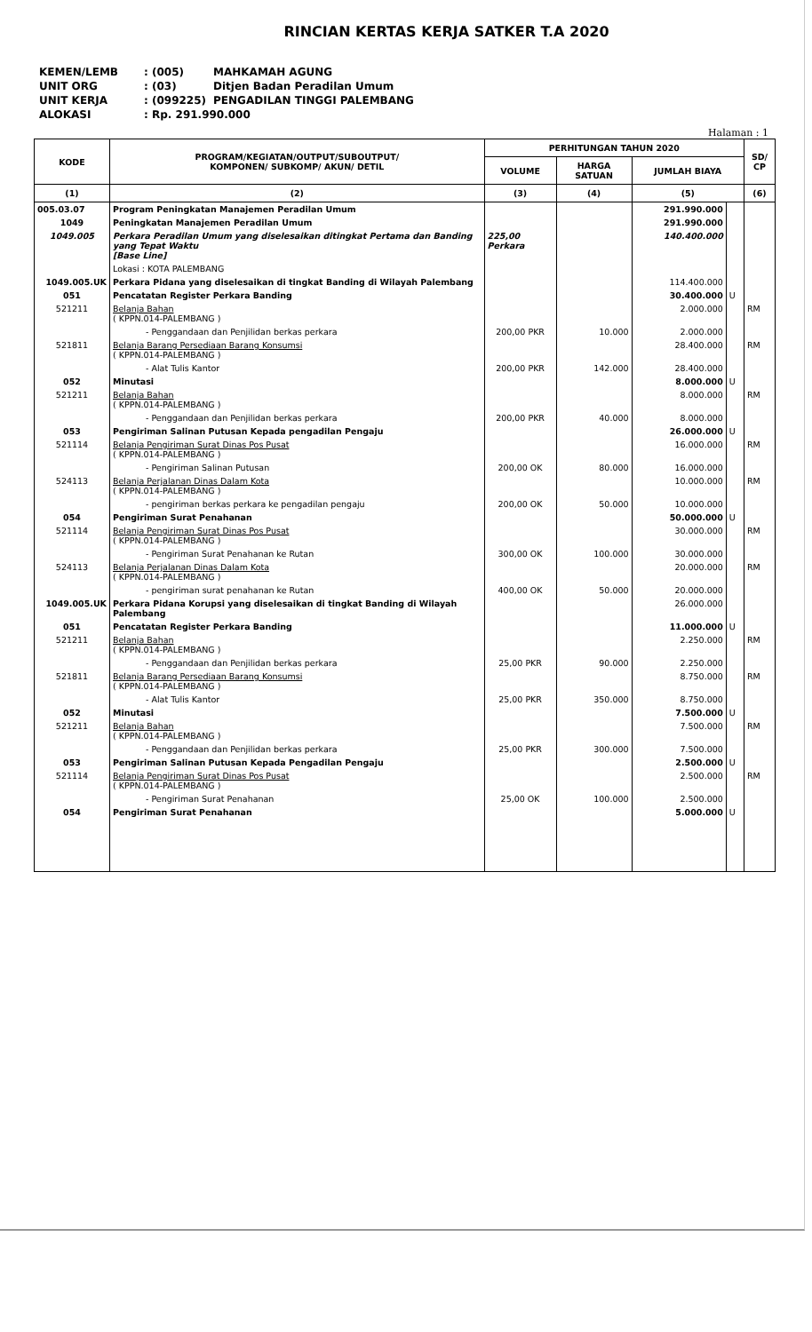RINCIAN KERTAS KERJA SATKER T.A 2020
| KEMEN/LEMB | : (005) | MAHKAMAH AGUNG |
| UNIT ORG | : (03) | Ditjen Badan Peradilan Umum |
| UNIT KERJA | : (099225) | PENGADILAN TINGGI PALEMBANG |
| ALOKASI | : Rp. 291.990.000 | |
Halaman : 1
| KODE | PROGRAM/KEGIATAN/OUTPUT/SUBOUTPUT/ KOMPONEN/ SUBKOMP/ AKUN/ DETIL | PERHITUNGAN TAHUN 2020 | | | | SD/ CP |
| --- | --- | --- | --- | --- | --- | --- |
| | | VOLUME | HARGA SATUAN | JUMLAH BIAYA | | |
| (1) | (2) | (3) | (4) | (5) | | (6) |
| 005.03.07 | Program Peningkatan Manajemen Peradilan Umum | | | 291.990.000 | | |
| 1049 | Peningkatan Manajemen Peradilan Umum | | | 291.990.000 | | |
| 1049.005 | Perkara Peradilan Umum yang diselesaikan ditingkat Pertama dan Banding yang Tepat Waktu [Base Line] | 225,00 Perkara | | 140.400.000 | | |
| | Lokasi : KOTA PALEMBANG | | | | | |
| 1049.005.UK | Perkara Pidana yang diselesaikan di tingkat Banding di Wilayah Palembang | | | 114.400.000 | | |
| 051 | Pencatatan Register Perkara Banding | | | 30.400.000 | U | |
| 521211 | Belanja Bahan ( KPPN.014-PALEMBANG ) | | | 2.000.000 | | RM |
| | - Penggandaan dan Penjilidan berkas perkara | 200,00 PKR | 10.000 | 2.000.000 | | |
| 521811 | Belanja Barang Persediaan Barang Konsumsi ( KPPN.014-PALEMBANG ) | | | 28.400.000 | | RM |
| | - Alat Tulis Kantor | 200,00 PKR | 142.000 | 28.400.000 | | |
| 052 | Minutasi | | | 8.000.000 | U | |
| 521211 | Belanja Bahan ( KPPN.014-PALEMBANG ) | | | 8.000.000 | | RM |
| | - Penggandaan dan Penjilidan berkas perkara | 200,00 PKR | 40.000 | 8.000.000 | | |
| 053 | Pengiriman Salinan Putusan Kepada pengadilan Pengaju | | | 26.000.000 | U | |
| 521114 | Belanja Pengiriman Surat Dinas Pos Pusat ( KPPN.014-PALEMBANG ) | | | 16.000.000 | | RM |
| | - Pengiriman Salinan Putusan | 200,00 OK | 80.000 | 16.000.000 | | |
| 524113 | Belanja Perjalanan Dinas Dalam Kota ( KPPN.014-PALEMBANG ) | | | 10.000.000 | | RM |
| | - pengiriman berkas perkara ke pengadilan pengaju | 200,00 OK | 50.000 | 10.000.000 | | |
| 054 | Pengiriman Surat Penahanan | | | 50.000.000 | U | |
| 521114 | Belanja Pengiriman Surat Dinas Pos Pusat ( KPPN.014-PALEMBANG ) | | | 30.000.000 | | RM |
| | - Pengiriman Surat Penahanan ke Rutan | 300,00 OK | 100.000 | 30.000.000 | | |
| 524113 | Belanja Perjalanan Dinas Dalam Kota ( KPPN.014-PALEMBANG ) | | | 20.000.000 | | RM |
| | - pengiriman surat penahanan ke Rutan | 400,00 OK | 50.000 | 20.000.000 | | |
| 1049.005.UK | Perkara Pidana Korupsi yang diselesaikan di tingkat Banding di Wilayah Palembang | | | 26.000.000 | | |
| 051 | Pencatatan Register Perkara Banding | | | 11.000.000 | U | |
| 521211 | Belanja Bahan ( KPPN.014-PALEMBANG ) | | | 2.250.000 | | RM |
| | - Penggandaan dan Penjilidan berkas perkara | 25,00 PKR | 90.000 | 2.250.000 | | |
| 521811 | Belanja Barang Persediaan Barang Konsumsi ( KPPN.014-PALEMBANG ) | | | 8.750.000 | | RM |
| | - Alat Tulis Kantor | 25,00 PKR | 350.000 | 8.750.000 | | |
| 052 | Minutasi | | | 7.500.000 | U | |
| 521211 | Belanja Bahan ( KPPN.014-PALEMBANG ) | | | 7.500.000 | | RM |
| | - Penggandaan dan Penjilidan berkas perkara | 25,00 PKR | 300.000 | 7.500.000 | | |
| 053 | Pengiriman Salinan Putusan Kepada Pengadilan Pengaju | | | 2.500.000 | U | |
| 521114 | Belanja Pengiriman Surat Dinas Pos Pusat ( KPPN.014-PALEMBANG ) | | | 2.500.000 | | RM |
| | - Pengiriman Surat Penahanan | 25,00 OK | 100.000 | 2.500.000 | | |
| 054 | Pengiriman Surat Penahanan | | | 5.000.000 | U | |